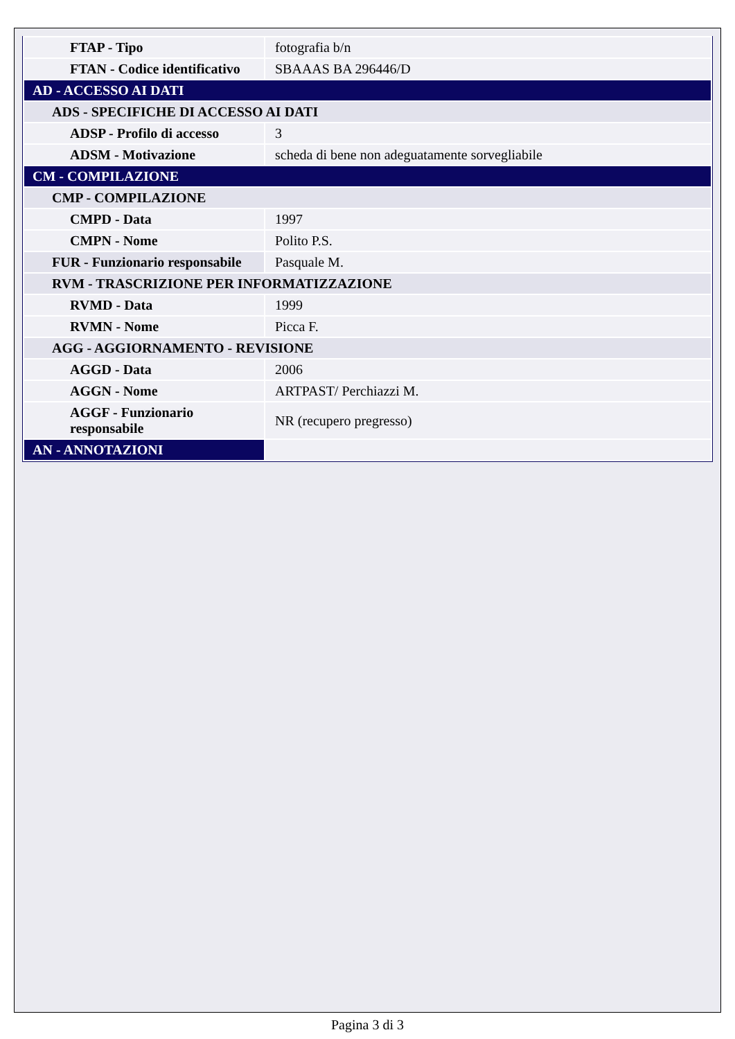| FTAP - Tipo | fotografia b/n |
| FTAN - Codice identificativo | SBAAAS BA 296446/D |
| AD - ACCESSO AI DATI | |
| ADS - SPECIFICHE DI ACCESSO AI DATI | |
| ADSP - Profilo di accesso | 3 |
| ADSM - Motivazione | scheda di bene non adeguatamente sorvegliabile |
| CM - COMPILAZIONE | |
| CMP - COMPILAZIONE | |
| CMPD - Data | 1997 |
| CMPN - Nome | Polito P.S. |
| FUR - Funzionario responsabile | Pasquale M. |
| RVM - TRASCRIZIONE PER INFORMATIZZAZIONE | |
| RVMD - Data | 1999 |
| RVMN - Nome | Picca F. |
| AGG - AGGIORNAMENTO - REVISIONE | |
| AGGD - Data | 2006 |
| AGGN - Nome | ARTPAST/ Perchiazzi M. |
| AGGF - Funzionario responsabile | NR (recupero pregresso) |
| AN - ANNOTAZIONI | |
Pagina 3 di 3